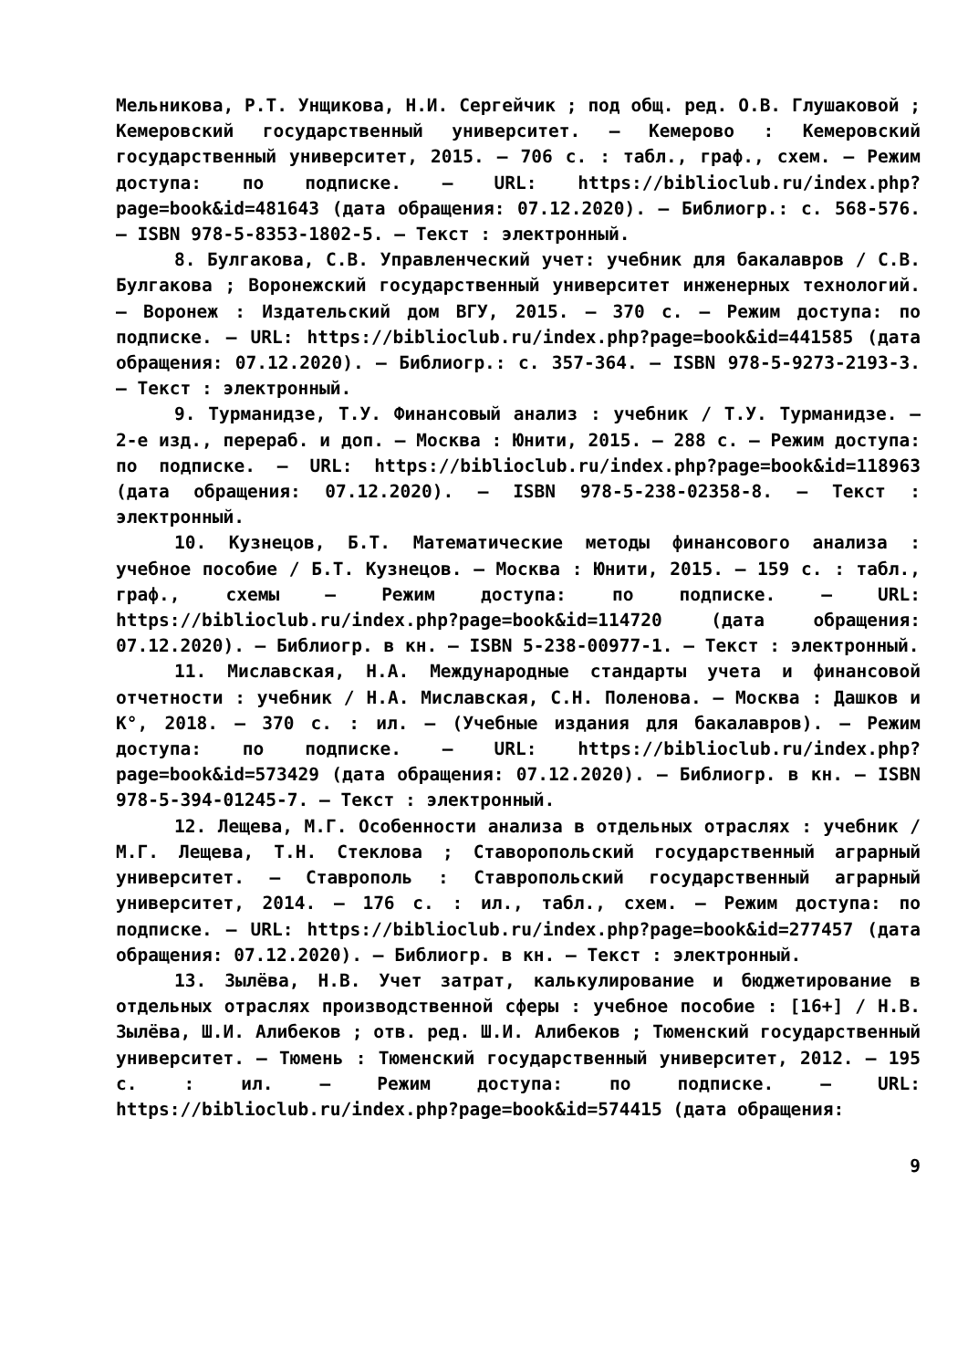Мельникова, Р.Т. Унщикова, Н.И. Сергейчик ; под общ. ред. О.В. Глушаковой ; Кемеровский государственный университет. – Кемерово : Кемеровский государственный университет, 2015. – 706 с. : табл., граф., схем. – Режим доступа: по подписке. – URL: https://biblioclub.ru/index.php?page=book&id=481643 (дата обращения: 07.12.2020). – Библиогр.: с. 568-576. – ISBN 978-5-8353-1802-5. – Текст : электронный.
8. Булгакова, С.В. Управленческий учет: учебник для бакалавров / С.В. Булгакова ; Воронежский государственный университет инженерных технологий. – Воронеж : Издательский дом ВГУ, 2015. – 370 с. – Режим доступа: по подписке. – URL: https://biblioclub.ru/index.php?page=book&id=441585 (дата обращения: 07.12.2020). – Библиогр.: с. 357-364. – ISBN 978-5-9273-2193-3. – Текст : электронный.
9. Турманидзе, Т.У. Финансовый анализ : учебник / Т.У. Турманидзе. – 2-е изд., перераб. и доп. – Москва : Юнити, 2015. – 288 с. – Режим доступа: по подписке. – URL: https://biblioclub.ru/index.php?page=book&id=118963 (дата обращения: 07.12.2020). – ISBN 978-5-238-02358-8. – Текст : электронный.
10. Кузнецов, Б.Т. Математические методы финансового анализа : учебное пособие / Б.Т. Кузнецов. – Москва : Юнити, 2015. – 159 с. : табл., граф., схемы – Режим доступа: по подписке. – URL: https://biblioclub.ru/index.php?page=book&id=114720 (дата обращения: 07.12.2020). – Библиогр. в кн. – ISBN 5-238-00977-1. – Текст : электронный.
11. Миславская, Н.А. Международные стандарты учета и финансовой отчетности : учебник / Н.А. Миславская, С.Н. Поленова. – Москва : Дашков и К°, 2018. – 370 с. : ил. – (Учебные издания для бакалавров). – Режим доступа: по подписке. – URL: https://biblioclub.ru/index.php?page=book&id=573429 (дата обращения: 07.12.2020). – Библиогр. в кн. – ISBN 978-5-394-01245-7. – Текст : электронный.
12. Лещева, М.Г. Особенности анализа в отдельных отраслях : учебник / М.Г. Лещева, Т.Н. Стеклова ; Ставоропольский государственный аграрный университет. – Ставрополь : Ставропольский государственный аграрный университет, 2014. – 176 с. : ил., табл., схем. – Режим доступа: по подписке. – URL: https://biblioclub.ru/index.php?page=book&id=277457 (дата обращения: 07.12.2020). – Библиогр. в кн. – Текст : электронный.
13. Зылёва, Н.В. Учет затрат, калькулирование и бюджетирование в отдельных отраслях производственной сферы : учебное пособие : [16+] / Н.В. Зылёва, Ш.И. Алибеков ; отв. ред. Ш.И. Алибеков ; Тюменский государственный университет. – Тюмень : Тюменский государственный университет, 2012. – 195 с. : ил. – Режим доступа: по подписке. – URL: https://biblioclub.ru/index.php?page=book&id=574415 (дата обращения:
9